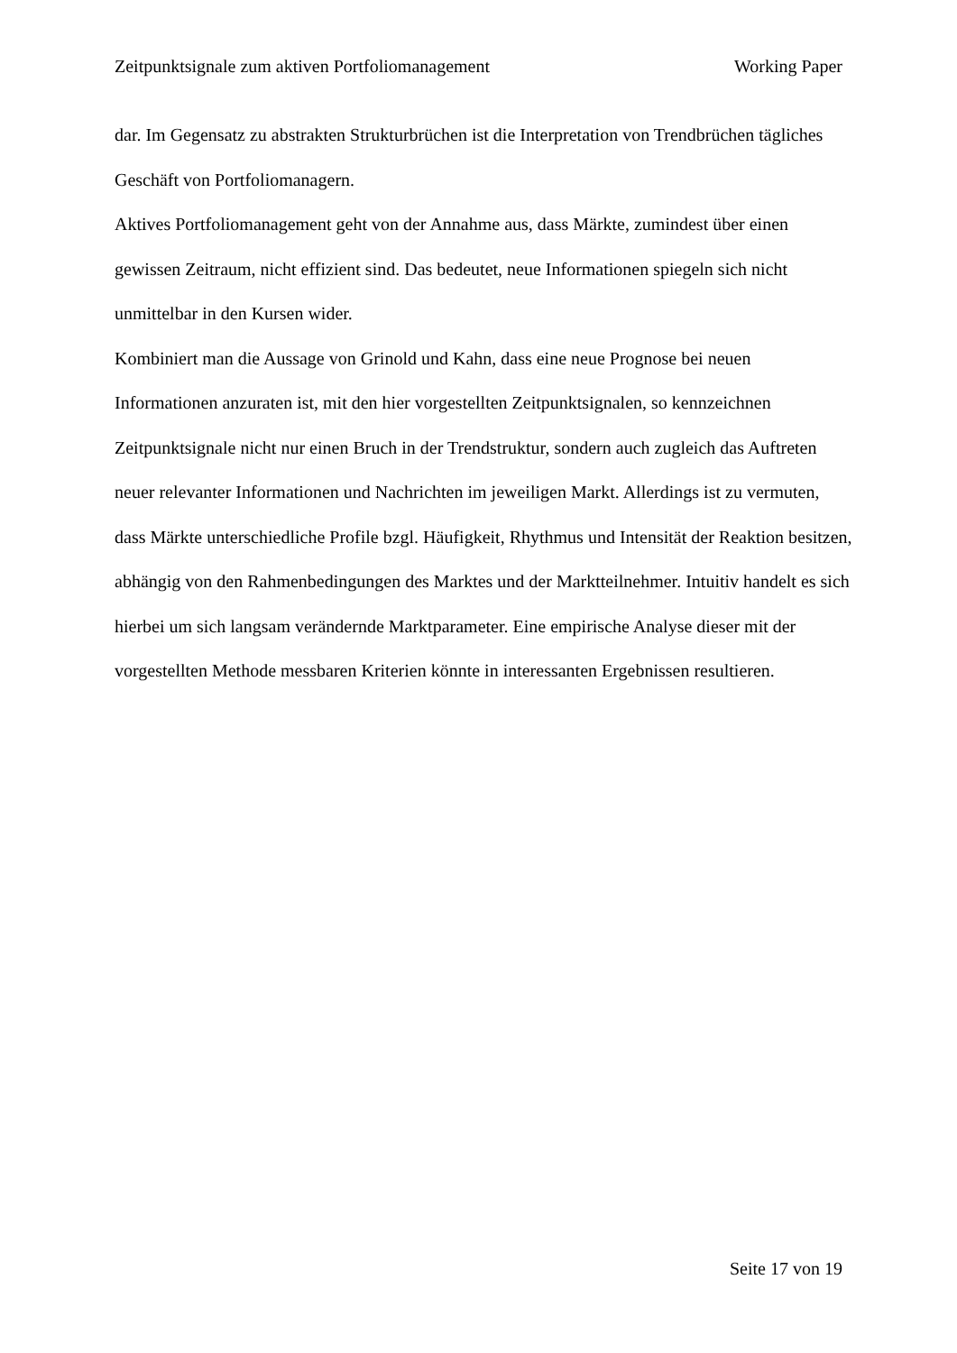Zeitpunktsignale zum aktiven Portfoliomanagement Working Paper
dar. Im Gegensatz zu abstrakten Strukturbrüchen ist die Interpretation von Trendbrüchen tägliches Geschäft von Portfoliomanagern.
Aktives Portfoliomanagement geht von der Annahme aus, dass Märkte, zumindest über einen gewissen Zeitraum, nicht effizient sind. Das bedeutet, neue Informationen spiegeln sich nicht unmittelbar in den Kursen wider.
Kombiniert man die Aussage von Grinold und Kahn, dass eine neue Prognose bei neuen Informationen anzuraten ist, mit den hier vorgestellten Zeitpunktsignalen, so kennzeichnen Zeitpunktsignale nicht nur einen Bruch in der Trendstruktur, sondern auch zugleich das Auftreten neuer relevanter Informationen und Nachrichten im jeweiligen Markt. Allerdings ist zu vermuten, dass Märkte unterschiedliche Profile bzgl. Häufigkeit, Rhythmus und Intensität der Reaktion besitzen, abhängig von den Rahmenbedingungen des Marktes und der Marktteilnehmer. Intuitiv handelt es sich hierbei um sich langsam verändernde Marktparameter. Eine empirische Analyse dieser mit der vorgestellten Methode messbaren Kriterien könnte in interessanten Ergebnissen resultieren.
Seite 17 von 19